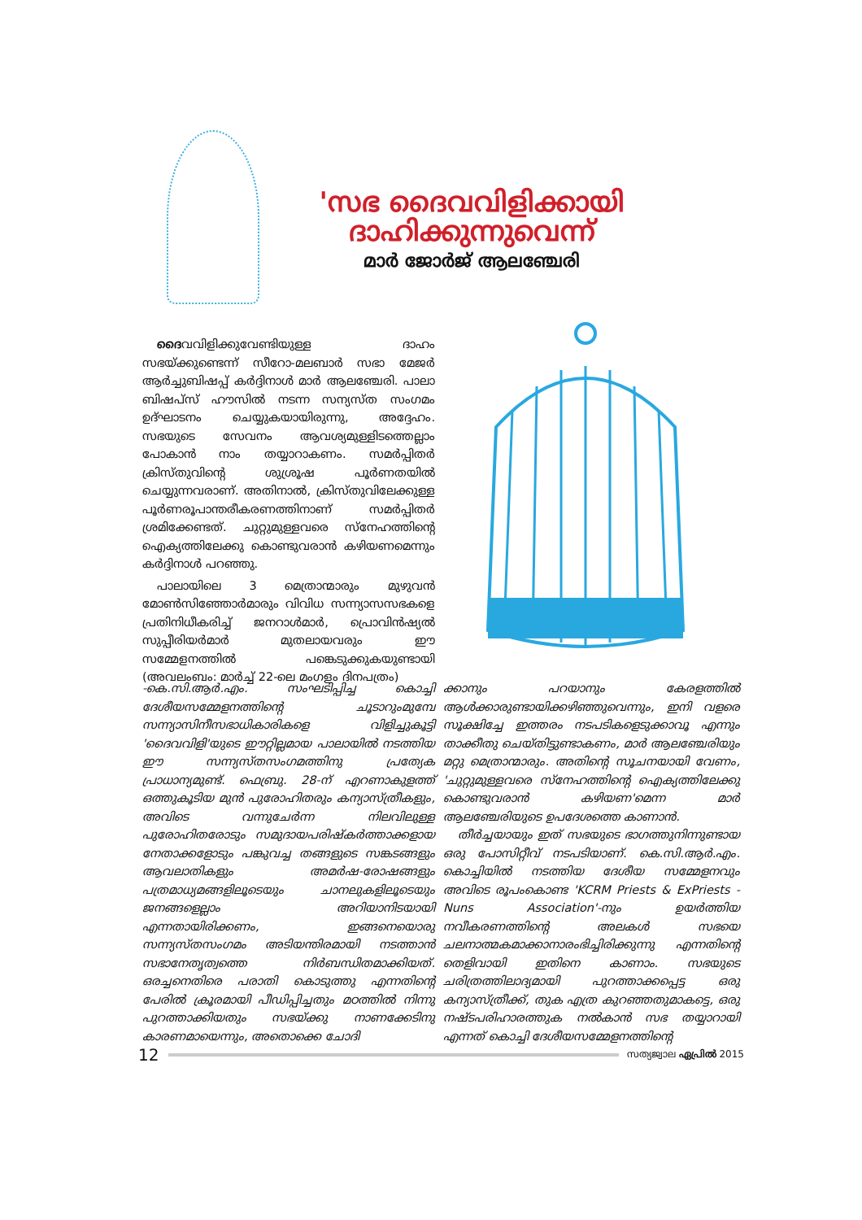'സഭ ദൈവവിളിക്കായി ദാഹിക്കുന്നുവെന്ന്
മാർ ജോർജ് ആലഞ്ചേരി
ദൈവവിളിക്കുവേണ്ടിയുള്ള ദാഹം സഭയ്ക്കുണ്ടെന്ന് സീറോ-മലബാർ സഭാ മേജർ ആർച്ചുബിഷപ്പ് കർദ്ദിനാൾ മാർ ആലഞ്ചേരി. പാലാ ബിഷപ്സ് ഹൗസിൽ നടന്ന സന്യസ്ത സംഗമം ഉദ്ഘാടനം ചെയ്യുകയായിരുന്നു, അദ്ദേഹം. സഭയുടെ സേവനം ആവശ്യമുള്ളിടത്തെല്ലാം പോകാൻ നാം തയ്യാറാകണം. സമർപ്പിതർ ക്രിസ്തുവിന്റെ ശുശ്രൂഷ പൂർണതയിൽ ചെയ്യുന്നവരാണ്. അതിനാൽ, ക്രിസ്തുവിലേക്കുള്ള പൂർണരൂപാന്തരീകരണത്തിനാണ് സമർപ്പിതർ ശ്രമിക്കേണ്ടത്. ചുറ്റുമുള്ളവരെ സ്നേഹത്തിന്റെ ഐക്യത്തിലേക്കു കൊണ്ടുവരാൻ കഴിയണമെന്നും കർദ്ദിനാൾ പറഞ്ഞു.
പാലായിലെ 3 മെത്രാന്മാരും മുഴുവൻ മോൺസിഞ്ഞോർമാരും വിവിധ സന്ന്യാസസഭകളെ പ്രതിനിധീകരിച്ച് ജനറാൾമാർ, പ്രൊവിൻഷ്യൽ സുപ്പീരിയർമാർ മുതലായവരും ഈ സമ്മേളനത്തിൽ പങ്കെടുക്കുകയുണ്ടായി (അവലംബം: മാർച്ച് 22-ലെ മംഗളം ദിനപത്രം)
-കെ.സി.ആർ.എം. സംഘടിപ്പിച്ച കൊച്ചി ദേശീയസമ്മേളനത്തിന്റെ ചൂടാറുംമുമ്പേ സന്ന്യാസിനീസഭാധികാരികളെ വിളിച്ചുകൂട്ടി 'ദൈവവിളി'യുടെ ഈറ്റില്ലമായ പാലായിൽ നടത്തിയ ഈ സന്ന്യസ്തസംഗമത്തിനു പ്രത്യേക പ്രാധാന്യമുണ്ട്. ഫെബ്രു. 28-ന് എറണാകുളത്ത് ഒത്തുകൂടിയ മുൻ പുരോഹിതരും കന്യാസ്ത്രീകളും, അവിടെ വന്നുചേർന്ന നിലവിലുള്ള പുരോഹിതരോടും സമുദായപരിഷ്കർത്താക്കളായ നേതാക്കളോടും പങ്കുവച്ച തങ്ങളുടെ സങ്കടങ്ങളും ആവലാതികളും അമർഷ-രോഷങ്ങളും പത്രമാധ്യമങ്ങളിലൂടെയും ചാനലുകളിലൂടെയും ജനങ്ങളെല്ലാം അറിയാനിടയായി എന്നതായിരിക്കണം, ഇങ്ങനെയൊരു സന്ന്യസ്തസംഗമം അടിയന്തിരമായി നടത്താൻ സഭാനേതൃത്വത്തെ നിർബന്ധിതമാക്കിയത്. ഒരച്ചനെതിരെ പരാതി കൊടുത്തു എന്നതിന്റെ പേരിൽ ക്രൂരമായി പീഡിപ്പിച്ചതും മഠത്തിൽ നിന്നു പുറത്താക്കിയതും സഭയ്ക്കു നാണക്കേടിനു കാരണമായെന്നും, അതൊക്കെ ചോദി
ക്കാനും പറയാനും കേരളത്തിൽ ആൾക്കാരുണ്ടായിക്കഴിഞ്ഞുവെന്നും, ഇനി വളരെ സൂക്ഷിച്ചേ ഇത്തരം നടപടികളെടുക്കാവൂ എന്നും താക്കീതു ചെയ്തിട്ടുണ്ടാകണം, മാർ ആലഞ്ചേരിയും മറ്റു മെത്രാന്മാരും. അതിന്റെ സൂചനയായി വേണം, 'ചുറ്റുമുള്ളവരെ സ്നേഹത്തിന്റെ ഐക്യത്തിലേക്കു കൊണ്ടുവരാൻ കഴിയണ'മെന്ന മാർ ആലഞ്ചേരിയുടെ ഉപദേശത്തെ കാണാൻ.
തീർച്ചയായും ഇത് സഭയുടെ ഭാഗത്തുനിന്നുണ്ടായ ഒരു പോസിറ്റീവ് നടപടിയാണ്. കെ.സി.ആർ.എം. കൊച്ചിയിൽ നടത്തിയ ദേശീയ സമ്മേളനവും അവിടെ രൂപംകൊണ്ട 'KCRM Priests & ExPriests - Nuns Association'-നും ഉയർത്തിയ നവീകരണത്തിന്റെ അലകൾ സഭയെ ചലനാത്മകമാക്കാനാരംഭിച്ചിരിക്കുന്നു എന്നതിന്റെ തെളിവായി ഇതിനെ കാണാം. സഭയുടെ ചരിത്രത്തിലാദ്യമായി പുറത്താക്കപ്പെട്ട ഒരു കന്യാസ്ത്രീക്ക്, തുക എത്ര കുറഞ്ഞതുമാകട്ടെ, ഒരു നഷ്ടപരിഹാരത്തുക നൽകാൻ സഭ തയ്യാറായി എന്നത് കൊച്ചി ദേശീയസമ്മേളനത്തിന്റെ
12 സത്യജ്വാല ഏപ്രിൽ 2015